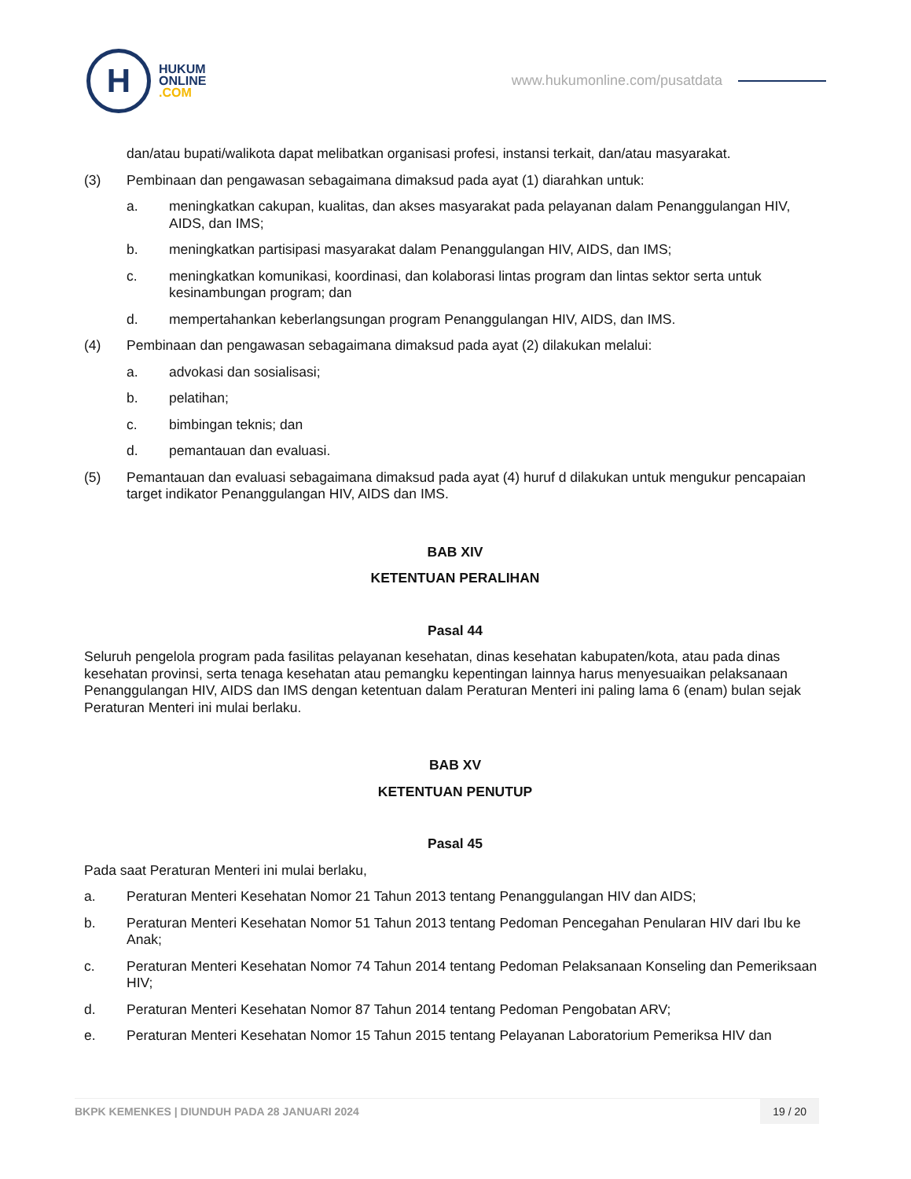H
HUKUM
ONLINE
.COM
www.hukumonline.com/pusatdata
dan/atau bupati/walikota dapat melibatkan organisasi profesi, instansi terkait, dan/atau masyarakat.
(3) Pembinaan dan pengawasan sebagaimana dimaksud pada ayat (1) diarahkan untuk:
a. meningkatkan cakupan, kualitas, dan akses masyarakat pada pelayanan dalam Penanggulangan HIV, AIDS, dan IMS;
b. meningkatkan partisipasi masyarakat dalam Penanggulangan HIV, AIDS, dan IMS;
c. meningkatkan komunikasi, koordinasi, dan kolaborasi lintas program dan lintas sektor serta untuk kesinambungan program; dan
d. mempertahankan keberlangsungan program Penanggulangan HIV, AIDS, dan IMS.
(4) Pembinaan dan pengawasan sebagaimana dimaksud pada ayat (2) dilakukan melalui:
a. advokasi dan sosialisasi;
b. pelatihan;
c. bimbingan teknis; dan
d. pemantauan dan evaluasi.
(5) Pemantauan dan evaluasi sebagaimana dimaksud pada ayat (4) huruf d dilakukan untuk mengukur pencapaian target indikator Penanggulangan HIV, AIDS dan IMS.
BAB XIV
KETENTUAN PERALIHAN
Pasal 44
Seluruh pengelola program pada fasilitas pelayanan kesehatan, dinas kesehatan kabupaten/kota, atau pada dinas kesehatan provinsi, serta tenaga kesehatan atau pemangku kepentingan lainnya harus menyesuaikan pelaksanaan Penanggulangan HIV, AIDS dan IMS dengan ketentuan dalam Peraturan Menteri ini paling lama 6 (enam) bulan sejak Peraturan Menteri ini mulai berlaku.
BAB XV
KETENTUAN PENUTUP
Pasal 45
Pada saat Peraturan Menteri ini mulai berlaku,
a. Peraturan Menteri Kesehatan Nomor 21 Tahun 2013 tentang Penanggulangan HIV dan AIDS;
b. Peraturan Menteri Kesehatan Nomor 51 Tahun 2013 tentang Pedoman Pencegahan Penularan HIV dari Ibu ke Anak;
c. Peraturan Menteri Kesehatan Nomor 74 Tahun 2014 tentang Pedoman Pelaksanaan Konseling dan Pemeriksaan HIV;
d. Peraturan Menteri Kesehatan Nomor 87 Tahun 2014 tentang Pedoman Pengobatan ARV;
e. Peraturan Menteri Kesehatan Nomor 15 Tahun 2015 tentang Pelayanan Laboratorium Pemeriksa HIV dan
BKPK KEMENKES | DIUNDUH PADA 28 JANUARI 2024
19 / 20